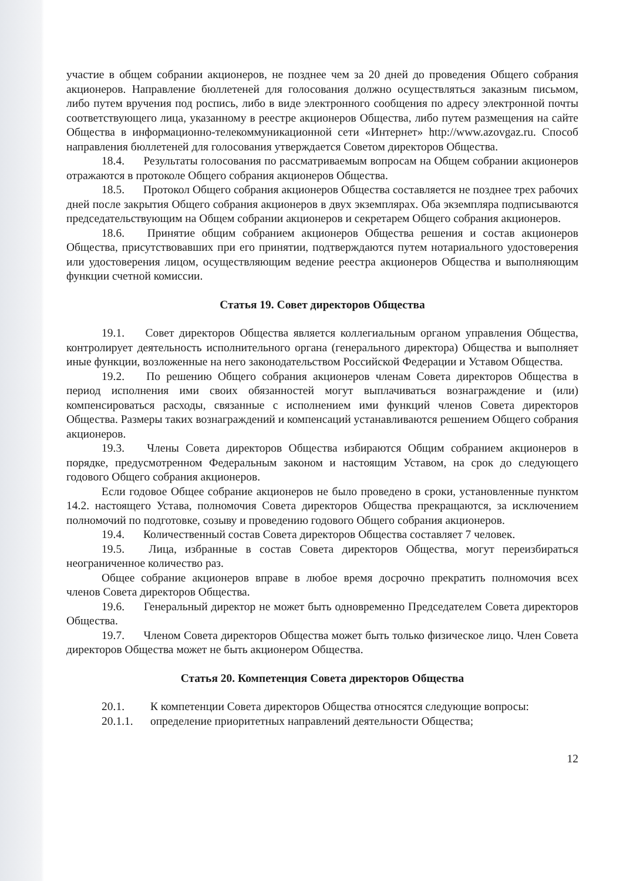участие в общем собрании акционеров, не позднее чем за 20 дней до проведения Общего собрания акционеров. Направление бюллетеней для голосования должно осуществляться заказным письмом, либо путем вручения под роспись, либо в виде электронного сообщения по адресу электронной почты соответствующего лица, указанному в реестре акционеров Общества, либо путем размещения на сайте Общества в информационно-телекоммуникационной сети «Интернет» http://www.azovgaz.ru. Способ направления бюллетеней для голосования утверждается Советом директоров Общества.
18.4. Результаты голосования по рассматриваемым вопросам на Общем собрании акционеров отражаются в протоколе Общего собрания акционеров Общества.
18.5. Протокол Общего собрания акционеров Общества составляется не позднее трех рабочих дней после закрытия Общего собрания акционеров в двух экземплярах. Оба экземпляра подписываются председательствующим на Общем собрании акционеров и секретарем Общего собрания акционеров.
18.6. Принятие общим собранием акционеров Общества решения и состав акционеров Общества, присутствовавших при его принятии, подтверждаются путем нотариального удостоверения или удостоверения лицом, осуществляющим ведение реестра акционеров Общества и выполняющим функции счетной комиссии.
Статья 19. Совет директоров Общества
19.1. Совет директоров Общества является коллегиальным органом управления Общества, контролирует деятельность исполнительного органа (генерального директора) Общества и выполняет иные функции, возложенные на него законодательством Российской Федерации и Уставом Общества.
19.2. По решению Общего собрания акционеров членам Совета директоров Общества в период исполнения ими своих обязанностей могут выплачиваться вознаграждение и (или) компенсироваться расходы, связанные с исполнением ими функций членов Совета директоров Общества. Размеры таких вознаграждений и компенсаций устанавливаются решением Общего собрания акционеров.
19.3. Члены Совета директоров Общества избираются Общим собранием акционеров в порядке, предусмотренном Федеральным законом и настоящим Уставом, на срок до следующего годового Общего собрания акционеров.
Если годовое Общее собрание акционеров не было проведено в сроки, установленные пунктом 14.2. настоящего Устава, полномочия Совета директоров Общества прекращаются, за исключением полномочий по подготовке, созыву и проведению годового Общего собрания акционеров.
19.4. Количественный состав Совета директоров Общества составляет 7 человек.
19.5. Лица, избранные в состав Совета директоров Общества, могут переизбираться неограниченное количество раз.
Общее собрание акционеров вправе в любое время досрочно прекратить полномочия всех членов Совета директоров Общества.
19.6. Генеральный директор не может быть одновременно Председателем Совета директоров Общества.
19.7. Членом Совета директоров Общества может быть только физическое лицо. Член Совета директоров Общества может не быть акционером Общества.
Статья 20. Компетенция Совета директоров Общества
20.1. К компетенции Совета директоров Общества относятся следующие вопросы:
20.1.1. определение приоритетных направлений деятельности Общества;
12